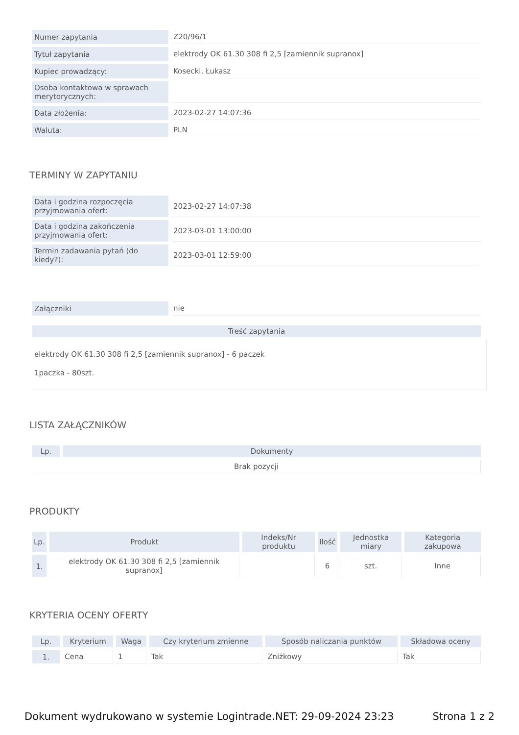| Numer zapytania | Z20/96/1 |
| Tytuł zapytania | elektrody OK 61.30 308 fi 2,5 [zamiennik supranox] |
| Kupiec prowadzący: | Kosecki, Łukasz |
| Osoba kontaktowa w sprawach merytorycznych: | |
| Data złożenia: | 2023-02-27 14:07:36 |
| Waluta: | PLN |
TERMINY W ZAPYTANIU
| Data i godzina rozpoczęcia przyjmowania ofert: | 2023-02-27 14:07:38 |
| Data i godzina zakończenia przyjmowania ofert: | 2023-03-01 13:00:00 |
| Termin zadawania pytań (do kiedy?): | 2023-03-01 12:59:00 |
| Załączniki | nie |
| Treść zapytania |
| --- |
elektrody OK 61.30 308 fi 2,5 [zamiennik supranox] - 6 paczek
1paczka - 80szt.
LISTA ZAŁĄCZNIKÓW
| Lp. | Dokumenty |
| --- | --- |
| Brak pozycji | |
PRODUKTY
| Lp. | Produkt | Indeks/Nr produktu | Ilość | Jednostka miary | Kategoria zakupowa |
| --- | --- | --- | --- | --- | --- |
| 1. | elektrody OK 61.30 308 fi 2,5 [zamiennik supranox] | | 6 | szt. | Inne |
KRYTERIA OCENY OFERTY
| Lp. | Kryterium | Waga | Czy kryterium zmienne | Sposób naliczania punktów | Składowa oceny |
| --- | --- | --- | --- | --- | --- |
| 1. | Cena | 1 | Tak | Zniżkowy | Tak |
Dokument wydrukowano w systemie Logintrade.NET: 29-09-2024 23:23 Strona 1 z 2